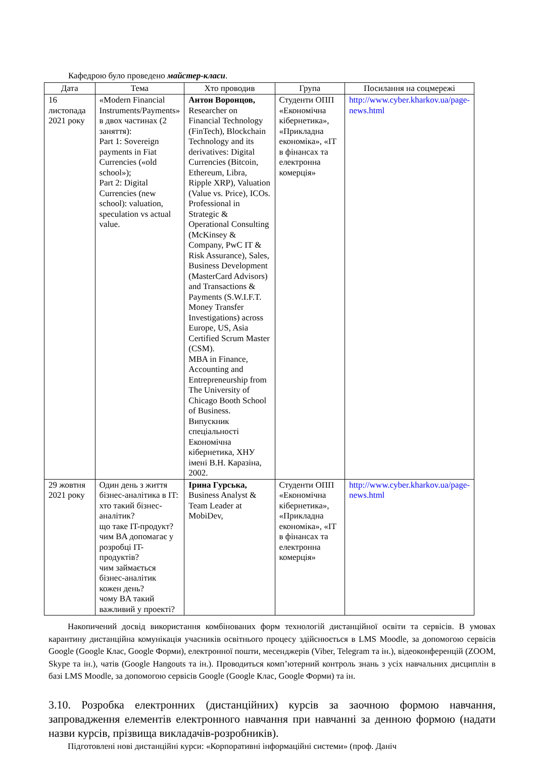Кафедрою було проведено майстер-класи.
| Дата | Тема | Хто проводив | Група | Посилання на соцмережі |
| --- | --- | --- | --- | --- |
| 16 листопада 2021 року | «Modern Financial Instruments/Payments» в двох частинах (2 заняття): Part 1: Sovereign payments in Fiat Currencies («old school»); Part 2: Digital Currencies (new school): valuation, speculation vs actual value. | Антон Воронцов, Researcher on Financial Technology (FinTech), Blockchain Technology and its derivatives: Digital Currencies (Bitcoin, Ethereum, Libra, Ripple XRP), Valuation (Value vs. Price), ICOs. Professional in Strategic & Operational Consulting (McKinsey & Company, PwC IT & Risk Assurance), Sales, Business Development (MasterCard Advisors) and Transactions & Payments (S.W.I.F.T. Money Transfer Investigations) across Europe, US, Asia Certified Scrum Master (CSM). MBA in Finance, Accounting and Entrepreneurship from The University of Chicago Booth School of Business. Випускник спеціальності Економічна кібернетика, ХНУ імені В.Н. Каразіна, 2002. | Студенти ОПП «Економічна кібернетика», «Прикладна економіка», «IT в фінансах та електронна комерція» | http://www.cyber.kharkov.ua/page-news.html |
| 29 жовтня 2021 року | Один день з життя бізнес-аналітика в IT: хто такий бізнес-аналітик? що таке IT-продукт? чим BA допомагає у розробці IT-продуктів? чим займається бізнес-аналітик кожен день? чому BA такий важливий у проекті? | Ірина Гурська, Business Analyst & Team Leader at MobiDev, | Студенти ОПП «Економічна кібернетика», «Прикладна економіка», «IT в фінансах та електронна комерція» | http://www.cyber.kharkov.ua/page-news.html |
Накопичений досвід використання комбінованих форм технологій дистанційної освіти та сервісів. В умовах карантину дистанційна комунікація учасників освітнього процесу здійснюється в LMS Moodle, за допомогою сервісів Google (Google Клас, Google Форми), електронної пошти, месенджерів (Viber, Telegram та ін.), відеоконференцій (ZOOM, Skype та ін.), чатів (Google Hangouts та ін.). Проводиться комп’ютерний контроль знань з усіх навчальних дисциплін в базі LMS Moodle, за допомогою сервісів Google (Google Клас, Google Форми) та ін.
3.10. Розробка електронних (дистанційних) курсів за заочною формою навчання, запровадження елементів електронного навчання при навчанні за денною формою (надати назви курсів, прізвища викладачів-розробників).
Підготовлені нові дистанційні курси: «Корпоративні інформаційні системи» (проф. Даніч